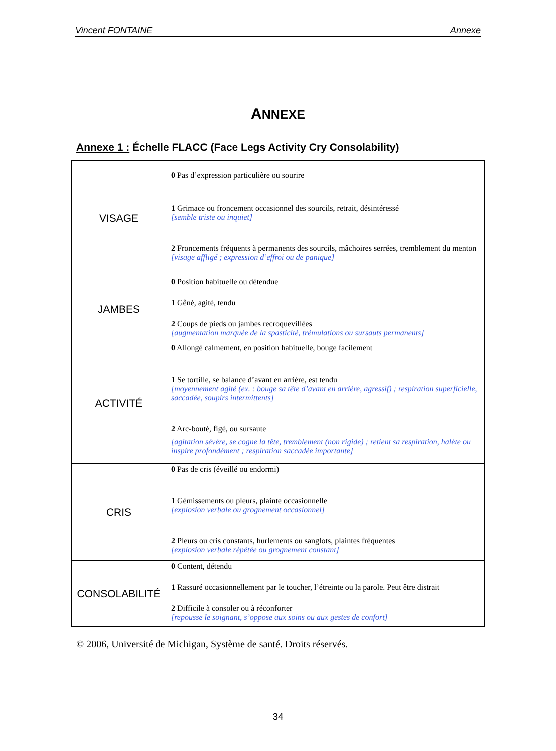Vincent FONTAINE Annexe
ANNEXE
Annexe 1 : Échelle FLACC (Face Legs Activity Cry Consolability)
| VISAGE | 0 Pas d’expression particulière ou sourire 1 Grimace ou froncement occasionnel des sourcils, retrait, désintéressé [semble triste ou inquiet] 2 Froncements fréquents à permanents des sourcils, mâchoires serrées, tremblement du menton [visage affligé ; expression d’effroi ou de panique] |
| JAMBES | 0 Position habituelle ou détendue 1 Gêné, agité, tendu 2 Coups de pieds ou jambes recroquevillées [augmentation marquée de la spasticité, trémulations ou sursauts permanents] |
| ACTIVITÉ | 0 Allongé calmement, en position habituelle, bouge facilement 1 Se tortille, se balance d’avant en arrière, est tendu [moyennement agité (ex. : bouge sa tête d’avant en arrière, agressif) ; respiration superficielle, saccadée, soupirs intermittents] 2 Arc-bouté, figé, ou sursaute [agitation sévère, se cogne la tête, tremblement (non rigide) ; retient sa respiration, halète ou inspire profondément ; respiration saccadée importante] |
| CRIS | 0 Pas de cris (éveillé ou endormi) 1 Gémissements ou pleurs, plainte occasionnelle [explosion verbale ou grognement occasionnel] 2 Pleurs ou cris constants, hurlements ou sanglots, plaintes fréquentes [explosion verbale répétée ou grognement constant] |
| CONSOLABILITÉ | 0 Content, détendu 1 Rassuré occasionnellement par le toucher, l’étreinte ou la parole. Peut être distrait 2 Difficile à consoler ou à réconforter [repousse le soignant, s’oppose aux soins ou aux gestes de confort] |
© 2006, Université de Michigan, Système de santé. Droits réservés.
34